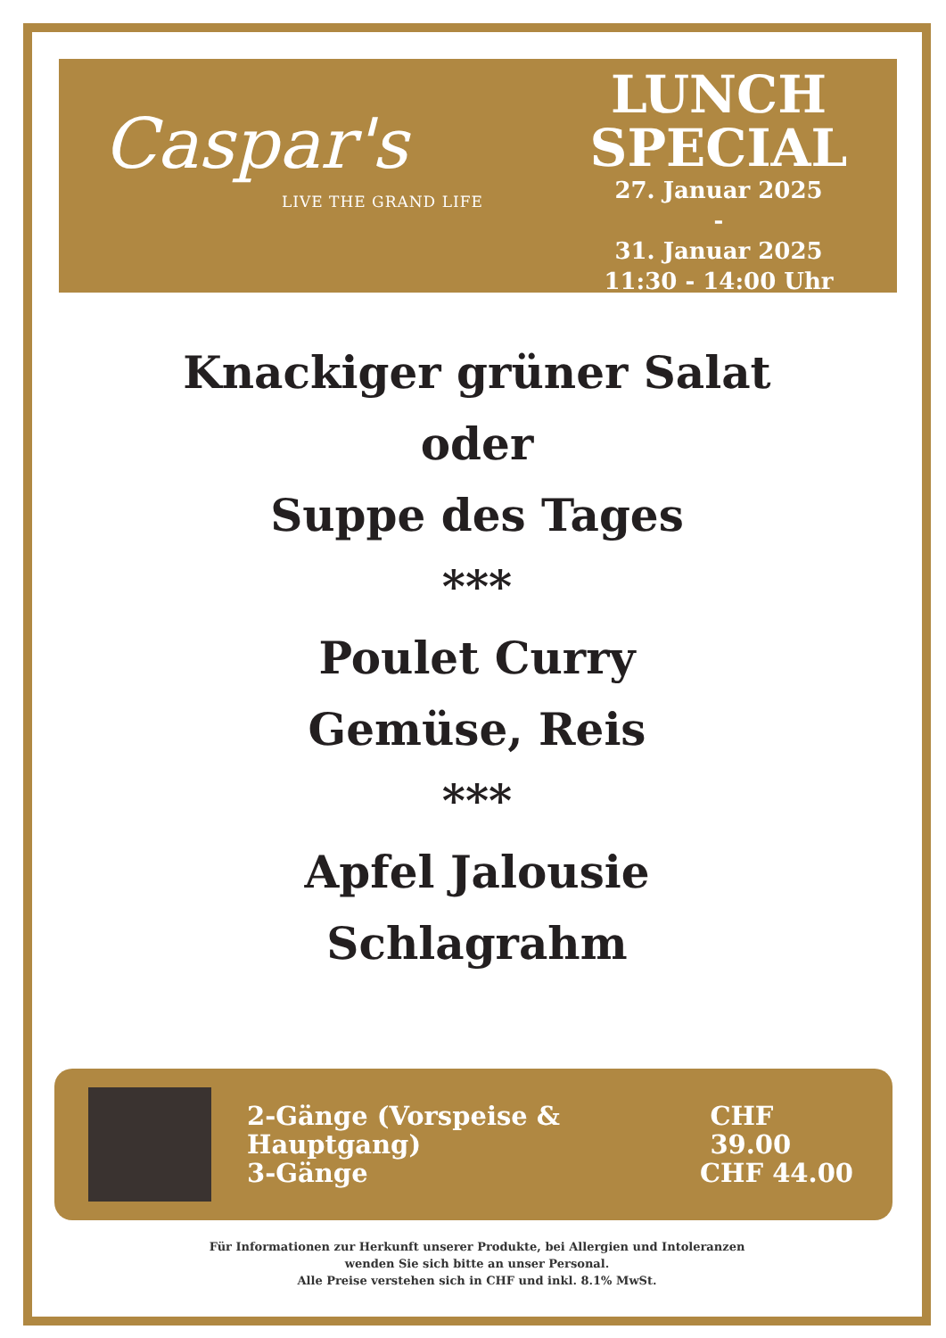Caspar's
LIVE THE GRAND LIFE
LUNCH
SPECIAL
27. Januar 2025
-
31. Januar 2025
11:30 - 14:00 Uhr
Knackiger grüner Salat
oder
Suppe des Tages
***
Poulet Curry
Gemüse, Reis
***
Apfel Jalousie
Schlagrahm
2-Gänge (Vorspeise & Hauptgang) CHF 39.00
3-Gänge CHF 44.00
Für Informationen zur Herkunft unserer Produkte, bei Allergien und Intoleranzen
wenden Sie sich bitte an unser Personal.
Alle Preise verstehen sich in CHF und inkl. 8.1% MwSt.